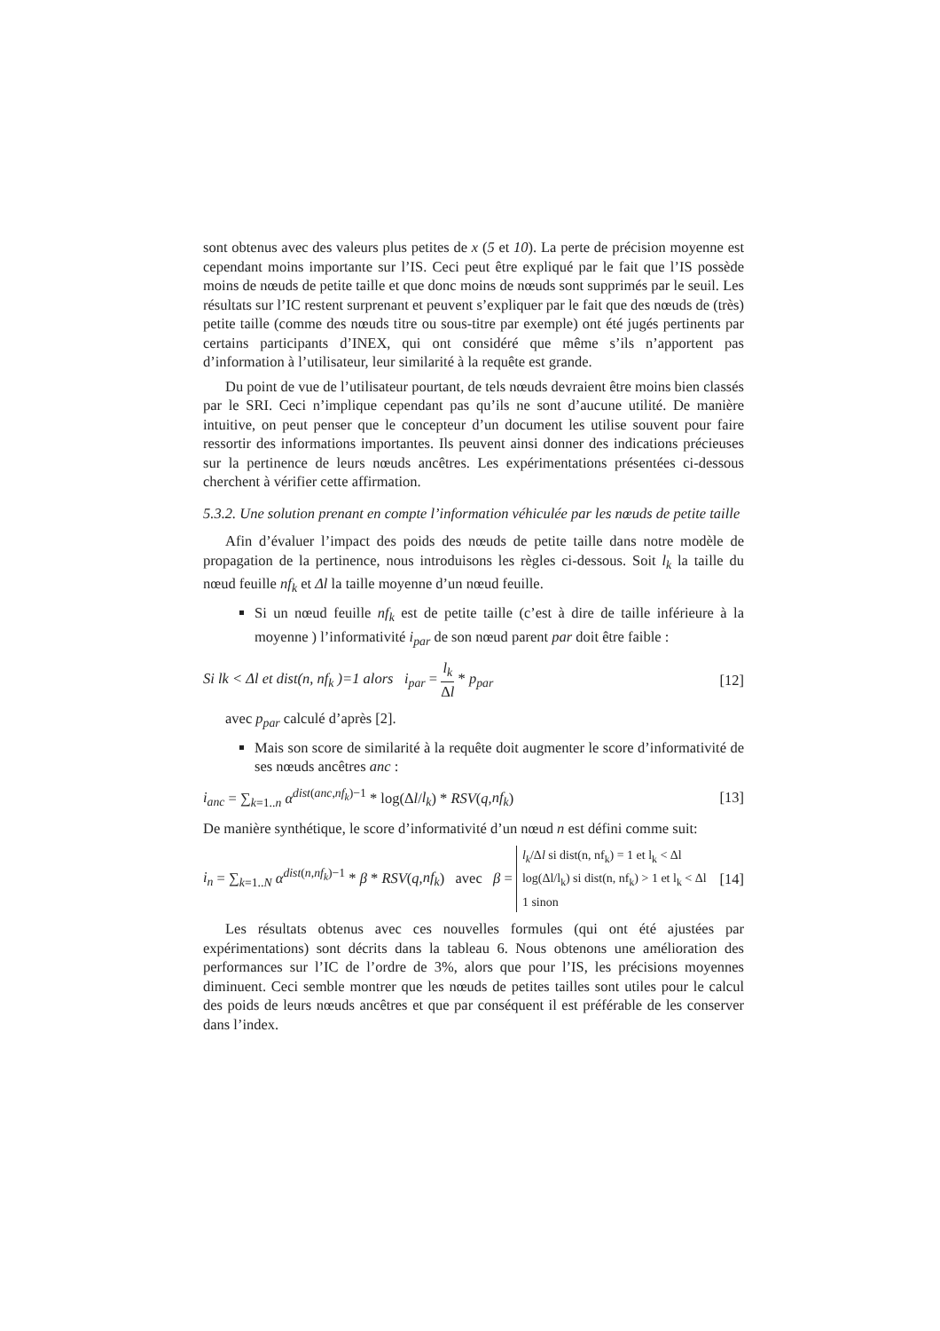sont obtenus avec des valeurs plus petites de x (5 et 10). La perte de précision moyenne est cependant moins importante sur l’IS. Ceci peut être expliqué par le fait que l’IS possède moins de nœuds de petite taille et que donc moins de nœuds sont supprimés par le seuil. Les résultats sur l’IC restent surprenant et peuvent s’expliquer par le fait que des nœuds de (très) petite taille (comme des nœuds titre ou sous-titre par exemple) ont été jugés pertinents par certains participants d’INEX, qui ont considéré que même s’ils n’apportent pas d’information à l’utilisateur, leur similarité à la requête est grande.
Du point de vue de l’utilisateur pourtant, de tels nœuds devraient être moins bien classés par le SRI. Ceci n’implique cependant pas qu’ils ne sont d’aucune utilité. De manière intuitive, on peut penser que le concepteur d’un document les utilise souvent pour faire ressortir des informations importantes. Ils peuvent ainsi donner des indications précieuses sur la pertinence de leurs nœuds ancêtres. Les expérimentations présentées ci-dessous cherchent à vérifier cette affirmation.
5.3.2. Une solution prenant en compte l’information véhiculée par les nœuds de petite taille
Afin d’évaluer l’impact des poids des nœuds de petite taille dans notre modèle de propagation de la pertinence, nous introduisons les règles ci-dessous. Soit l<sub>k</sub> la taille du nœud feuille nf<sub>k</sub> et Δl la taille moyenne d’un nœud feuille.
Si un nœud feuille nf<sub>k</sub> est de petite taille (c’est à dire de taille inférieure à la moyenne ) l’informativité i<sub>par</sub> de son nœud parent par doit être faible :
Si lk < Δl et dist(n, nf<sub>k</sub> )=1 alors i<sub>par</sub> = l<sub>k</sub> Δl * p<sub>par</sub>
[12]
avec p<sub>par</sub> calculé d’après [2].
Mais son score de similarité à la requête doit augmenter le score d’informativité de ses nœuds ancêtres anc :
i<sub>anc</sub> = ∑<sub>k=1..n</sub> α<sup>dist(anc,nf<sub>k</sub>)−1</sup> * log(Δl/l<sub>k</sub>) * RSV(q,nf<sub>k</sub>)
[13]
De manière synthétique, le score d’informativité d’un nœud n est défini comme suit:
i<sub>n</sub> = ∑<sub>k=1..N</sub> α<sup>dist(n,nf<sub>k</sub>)−1</sup> * β * RSV(q,nf<sub>k</sub>) avec β = l<sub>k</sub>/Δl si dist(n, nf<sub>k</sub>) = 1 et l<sub>k</sub> < Δl
log(Δl/l<sub>k</sub>) si dist(n, nf<sub>k</sub>) > 1 et l<sub>k</sub> < Δl
1 sinon
[14]
Les résultats obtenus avec ces nouvelles formules (qui ont été ajustées par expérimentations) sont décrits dans la tableau 6. Nous obtenons une amélioration des performances sur l’IC de l’ordre de 3%, alors que pour l’IS, les précisions moyennes diminuent. Ceci semble montrer que les nœuds de petites tailles sont utiles pour le calcul des poids de leurs nœuds ancêtres et que par conséquent il est préférable de les conserver dans l’index.